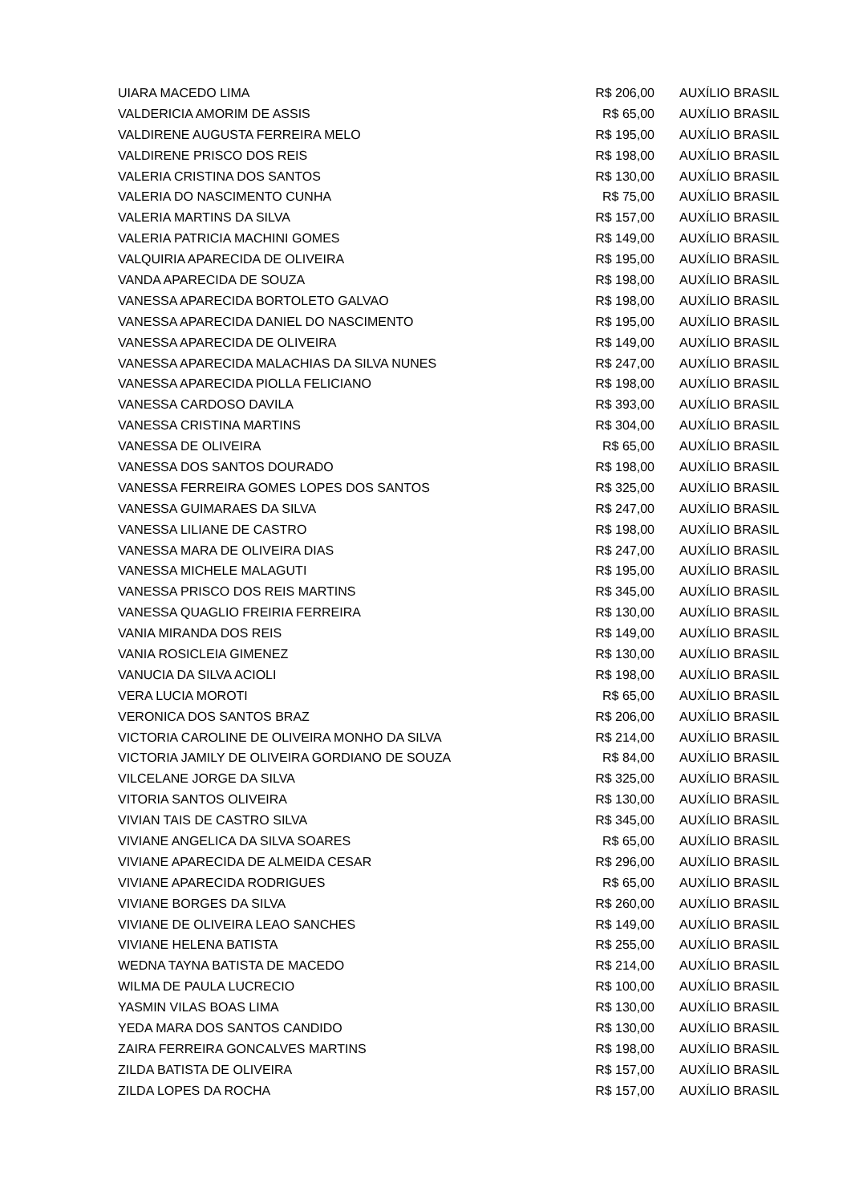| UIARA MACEDO LIMA | R$ 206,00 | AUXÍLIO BRASIL |
| VALDERICIA AMORIM DE ASSIS | R$ 65,00 | AUXÍLIO BRASIL |
| VALDIRENE AUGUSTA FERREIRA MELO | R$ 195,00 | AUXÍLIO BRASIL |
| VALDIRENE PRISCO DOS REIS | R$ 198,00 | AUXÍLIO BRASIL |
| VALERIA CRISTINA DOS SANTOS | R$ 130,00 | AUXÍLIO BRASIL |
| VALERIA DO NASCIMENTO CUNHA | R$ 75,00 | AUXÍLIO BRASIL |
| VALERIA MARTINS DA SILVA | R$ 157,00 | AUXÍLIO BRASIL |
| VALERIA PATRICIA MACHINI GOMES | R$ 149,00 | AUXÍLIO BRASIL |
| VALQUIRIA APARECIDA DE OLIVEIRA | R$ 195,00 | AUXÍLIO BRASIL |
| VANDA APARECIDA DE SOUZA | R$ 198,00 | AUXÍLIO BRASIL |
| VANESSA APARECIDA BORTOLETO GALVAO | R$ 198,00 | AUXÍLIO BRASIL |
| VANESSA APARECIDA DANIEL DO NASCIMENTO | R$ 195,00 | AUXÍLIO BRASIL |
| VANESSA APARECIDA DE OLIVEIRA | R$ 149,00 | AUXÍLIO BRASIL |
| VANESSA APARECIDA MALACHIAS DA SILVA NUNES | R$ 247,00 | AUXÍLIO BRASIL |
| VANESSA APARECIDA PIOLLA FELICIANO | R$ 198,00 | AUXÍLIO BRASIL |
| VANESSA CARDOSO DAVILA | R$ 393,00 | AUXÍLIO BRASIL |
| VANESSA CRISTINA MARTINS | R$ 304,00 | AUXÍLIO BRASIL |
| VANESSA DE OLIVEIRA | R$ 65,00 | AUXÍLIO BRASIL |
| VANESSA DOS SANTOS DOURADO | R$ 198,00 | AUXÍLIO BRASIL |
| VANESSA FERREIRA GOMES LOPES DOS SANTOS | R$ 325,00 | AUXÍLIO BRASIL |
| VANESSA GUIMARAES DA SILVA | R$ 247,00 | AUXÍLIO BRASIL |
| VANESSA LILIANE DE CASTRO | R$ 198,00 | AUXÍLIO BRASIL |
| VANESSA MARA DE OLIVEIRA DIAS | R$ 247,00 | AUXÍLIO BRASIL |
| VANESSA MICHELE MALAGUTI | R$ 195,00 | AUXÍLIO BRASIL |
| VANESSA PRISCO DOS REIS MARTINS | R$ 345,00 | AUXÍLIO BRASIL |
| VANESSA QUAGLIO FREIRIA FERREIRA | R$ 130,00 | AUXÍLIO BRASIL |
| VANIA MIRANDA DOS REIS | R$ 149,00 | AUXÍLIO BRASIL |
| VANIA ROSICLEIA GIMENEZ | R$ 130,00 | AUXÍLIO BRASIL |
| VANUCIA DA SILVA ACIOLI | R$ 198,00 | AUXÍLIO BRASIL |
| VERA LUCIA MOROTI | R$ 65,00 | AUXÍLIO BRASIL |
| VERONICA DOS SANTOS BRAZ | R$ 206,00 | AUXÍLIO BRASIL |
| VICTORIA CAROLINE DE OLIVEIRA MONHO DA SILVA | R$ 214,00 | AUXÍLIO BRASIL |
| VICTORIA JAMILY DE OLIVEIRA GORDIANO DE SOUZA | R$ 84,00 | AUXÍLIO BRASIL |
| VILCELANE JORGE DA SILVA | R$ 325,00 | AUXÍLIO BRASIL |
| VITORIA SANTOS OLIVEIRA | R$ 130,00 | AUXÍLIO BRASIL |
| VIVIAN TAIS DE CASTRO SILVA | R$ 345,00 | AUXÍLIO BRASIL |
| VIVIANE ANGELICA DA SILVA SOARES | R$ 65,00 | AUXÍLIO BRASIL |
| VIVIANE APARECIDA DE ALMEIDA CESAR | R$ 296,00 | AUXÍLIO BRASIL |
| VIVIANE APARECIDA RODRIGUES | R$ 65,00 | AUXÍLIO BRASIL |
| VIVIANE BORGES DA SILVA | R$ 260,00 | AUXÍLIO BRASIL |
| VIVIANE DE OLIVEIRA LEAO SANCHES | R$ 149,00 | AUXÍLIO BRASIL |
| VIVIANE HELENA BATISTA | R$ 255,00 | AUXÍLIO BRASIL |
| WEDNA TAYNA BATISTA DE MACEDO | R$ 214,00 | AUXÍLIO BRASIL |
| WILMA DE PAULA LUCRECIO | R$ 100,00 | AUXÍLIO BRASIL |
| YASMIN VILAS BOAS LIMA | R$ 130,00 | AUXÍLIO BRASIL |
| YEDA MARA DOS SANTOS CANDIDO | R$ 130,00 | AUXÍLIO BRASIL |
| ZAIRA FERREIRA GONCALVES MARTINS | R$ 198,00 | AUXÍLIO BRASIL |
| ZILDA BATISTA DE OLIVEIRA | R$ 157,00 | AUXÍLIO BRASIL |
| ZILDA LOPES DA ROCHA | R$ 157,00 | AUXÍLIO BRASIL |